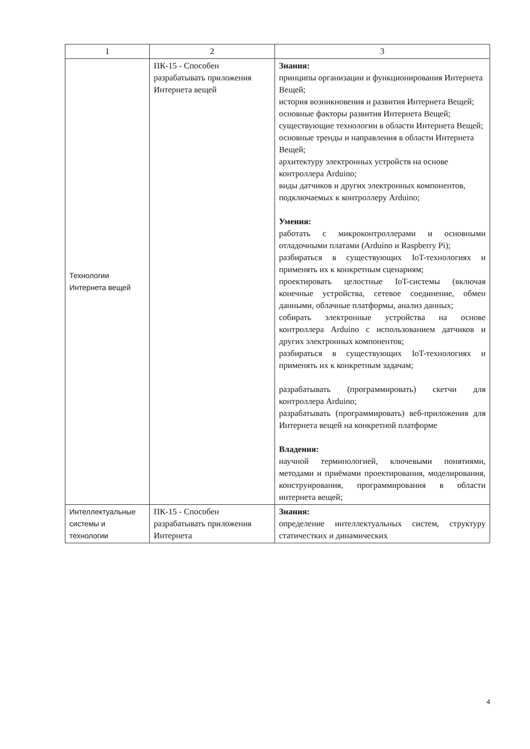| 1 | 2 | 3 |
| --- | --- | --- |
| Технологии Интернета вещей | ПК-15 - Способен разрабатывать приложения Интернета вещей | Знания: принципы организации и функционирования Интернета Вещей; история возникновения и развития Интернета Вещей; основные факторы развития Интернета Вещей; существующие технологии в области Интернета Вещей; основные тренды и направления в области Интернета Вещей; архитектуру электронных устройств на основе контроллера Arduino; виды датчиков и других электронных компонентов, подключаемых к контроллеру Arduino; Умения: работать с микроконтроллерами и основными отладочными платами (Arduino и Raspberry Pi); разбираться в существующих IoT-технологиях и применять их к конкретным сценариям; проектировать целостные IoT-системы (включая конечные устройства, сетевое соединение, обмен данными, облачные платформы, анализ данных; собирать электронные устройства на основе контроллера Arduino с использованием датчиков и других электронных компонентов; разбираться в существующих IoT-технологиях и применять их к конкретным задачам; разрабатывать (программировать) скетчи для контроллера Arduino; разрабатывать (программировать) веб-приложения для Интернета вещей на конкретной платформе Владения: научной терминологией, ключевыми понятиями, методами и приёмами проектирования, моделирования, конструирования, программирования в области интернета вещей; |
| Интеллектуальные системы и технологии | ПК-15 - Способен разрабатывать приложения Интернета | Знания: определение интеллектуальных систем, структуру статичестких и динамических |
4